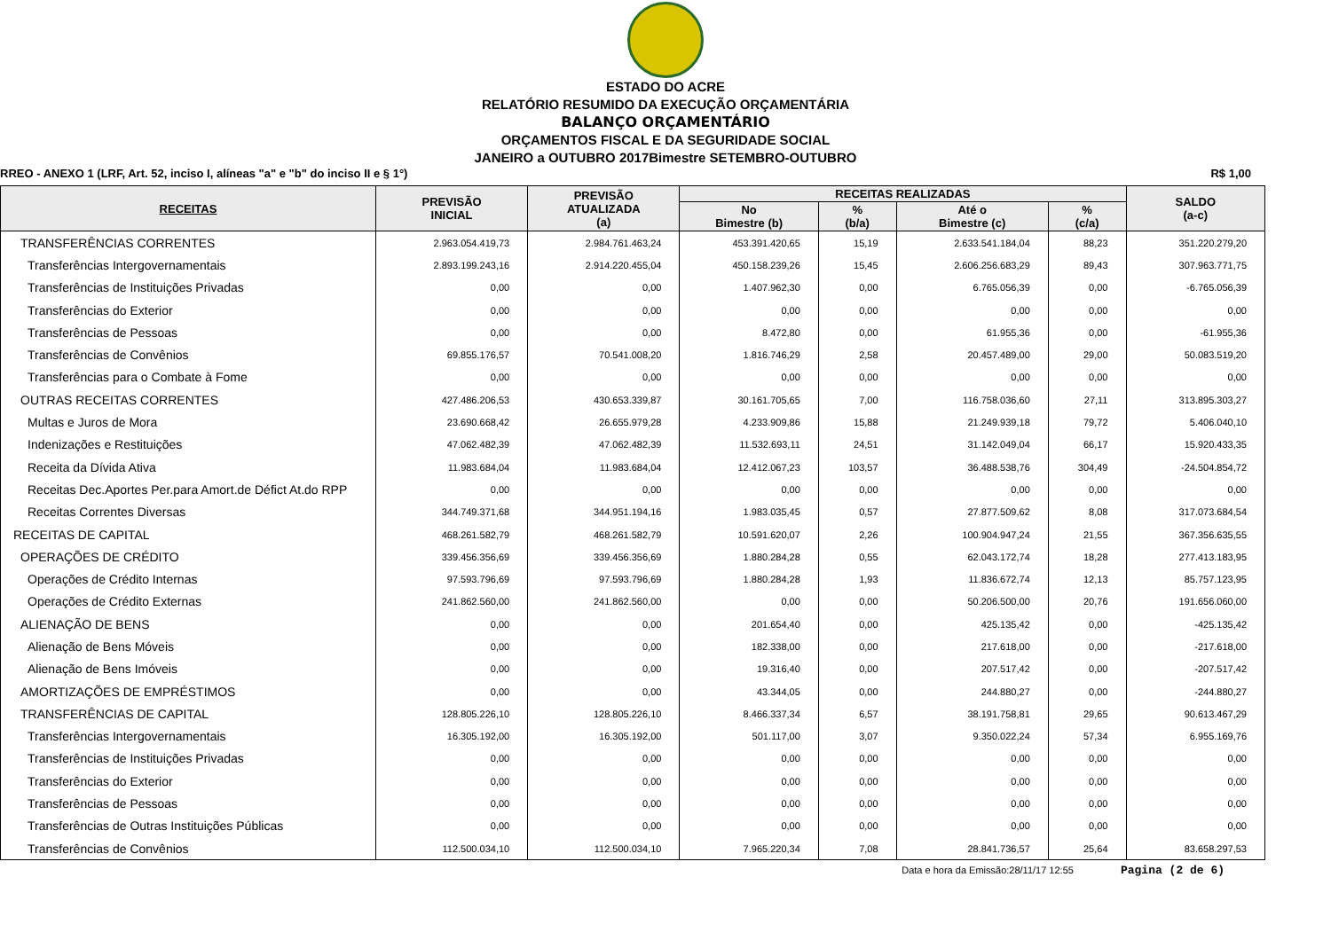ESTADO DO ACRE
RELATÓRIO RESUMIDO DA EXECUÇÃO ORÇAMENTÁRIA
BALANÇO ORÇAMENTÁRIO
ORÇAMENTOS FISCAL E DA SEGURIDADE SOCIAL
JANEIRO a OUTUBRO 2017Bimestre SETEMBRO-OUTUBRO
RREO - ANEXO 1 (LRF, Art. 52, inciso I, alíneas "a" e "b" do inciso II e § 1°) R$ 1,00
| RECEITAS | PREVISÃO INICIAL | PREVISÃO ATUALIZADA (a) | RECEITAS REALIZADAS | | | | SALDO (a-c) |
| --- | --- | --- | --- | --- | --- | --- | --- |
| | | | No Bimestre (b) | % (b/a) | Até o Bimestre (c) | % (c/a) | |
| TRANSFERÊNCIAS CORRENTES | 2.963.054.419,73 | 2.984.761.463,24 | 453.391.420,65 | 15,19 | 2.633.541.184,04 | 88,23 | 351.220.279,20 |
| Transferências Intergovernamentais | 2.893.199.243,16 | 2.914.220.455,04 | 450.158.239,26 | 15,45 | 2.606.256.683,29 | 89,43 | 307.963.771,75 |
| Transferências de Instituições Privadas | 0,00 | 0,00 | 1.407.962,30 | 0,00 | 6.765.056,39 | 0,00 | -6.765.056,39 |
| Transferências do Exterior | 0,00 | 0,00 | 0,00 | 0,00 | 0,00 | 0,00 | 0,00 |
| Transferências de Pessoas | 0,00 | 0,00 | 8.472,80 | 0,00 | 61.955,36 | 0,00 | -61.955,36 |
| Transferências de Convênios | 69.855.176,57 | 70.541.008,20 | 1.816.746,29 | 2,58 | 20.457.489,00 | 29,00 | 50.083.519,20 |
| Transferências para o Combate à Fome | 0,00 | 0,00 | 0,00 | 0,00 | 0,00 | 0,00 | 0,00 |
| OUTRAS RECEITAS CORRENTES | 427.486.206,53 | 430.653.339,87 | 30.161.705,65 | 7,00 | 116.758.036,60 | 27,11 | 313.895.303,27 |
| Multas e Juros de Mora | 23.690.668,42 | 26.655.979,28 | 4.233.909,86 | 15,88 | 21.249.939,18 | 79,72 | 5.406.040,10 |
| Indenizações e Restituições | 47.062.482,39 | 47.062.482,39 | 11.532.693,11 | 24,51 | 31.142.049,04 | 66,17 | 15.920.433,35 |
| Receita da Dívida Ativa | 11.983.684,04 | 11.983.684,04 | 12.412.067,23 | 103,57 | 36.488.538,76 | 304,49 | -24.504.854,72 |
| Receitas Dec.Aportes Per.para Amort.de Défict At.do RPP | 0,00 | 0,00 | 0,00 | 0,00 | 0,00 | 0,00 | 0,00 |
| Receitas Correntes Diversas | 344.749.371,68 | 344.951.194,16 | 1.983.035,45 | 0,57 | 27.877.509,62 | 8,08 | 317.073.684,54 |
| RECEITAS DE CAPITAL | 468.261.582,79 | 468.261.582,79 | 10.591.620,07 | 2,26 | 100.904.947,24 | 21,55 | 367.356.635,55 |
| OPERAÇÕES DE CRÉDITO | 339.456.356,69 | 339.456.356,69 | 1.880.284,28 | 0,55 | 62.043.172,74 | 18,28 | 277.413.183,95 |
| Operações de Crédito Internas | 97.593.796,69 | 97.593.796,69 | 1.880.284,28 | 1,93 | 11.836.672,74 | 12,13 | 85.757.123,95 |
| Operações de Crédito Externas | 241.862.560,00 | 241.862.560,00 | 0,00 | 0,00 | 50.206.500,00 | 20,76 | 191.656.060,00 |
| ALIENAÇÃO DE BENS | 0,00 | 0,00 | 201.654,40 | 0,00 | 425.135,42 | 0,00 | -425.135,42 |
| Alienação de Bens Móveis | 0,00 | 0,00 | 182.338,00 | 0,00 | 217.618,00 | 0,00 | -217.618,00 |
| Alienação de Bens Imóveis | 0,00 | 0,00 | 19.316,40 | 0,00 | 207.517,42 | 0,00 | -207.517,42 |
| AMORTIZAÇÕES DE EMPRÉSTIMOS | 0,00 | 0,00 | 43.344,05 | 0,00 | 244.880,27 | 0,00 | -244.880,27 |
| TRANSFERÊNCIAS DE CAPITAL | 128.805.226,10 | 128.805.226,10 | 8.466.337,34 | 6,57 | 38.191.758,81 | 29,65 | 90.613.467,29 |
| Transferências Intergovernamentais | 16.305.192,00 | 16.305.192,00 | 501.117,00 | 3,07 | 9.350.022,24 | 57,34 | 6.955.169,76 |
| Transferências de Instituições Privadas | 0,00 | 0,00 | 0,00 | 0,00 | 0,00 | 0,00 | 0,00 |
| Transferências do Exterior | 0,00 | 0,00 | 0,00 | 0,00 | 0,00 | 0,00 | 0,00 |
| Transferências de Pessoas | 0,00 | 0,00 | 0,00 | 0,00 | 0,00 | 0,00 | 0,00 |
| Transferências de Outras Instituições Públicas | 0,00 | 0,00 | 0,00 | 0,00 | 0,00 | 0,00 | 0,00 |
| Transferências de Convênios | 112.500.034,10 | 112.500.034,10 | 7.965.220,34 | 7,08 | 28.841.736,57 | 25,64 | 83.658.297,53 |
Data e hora da Emissão:28/11/17 12:55 Pagina (2 de 6)